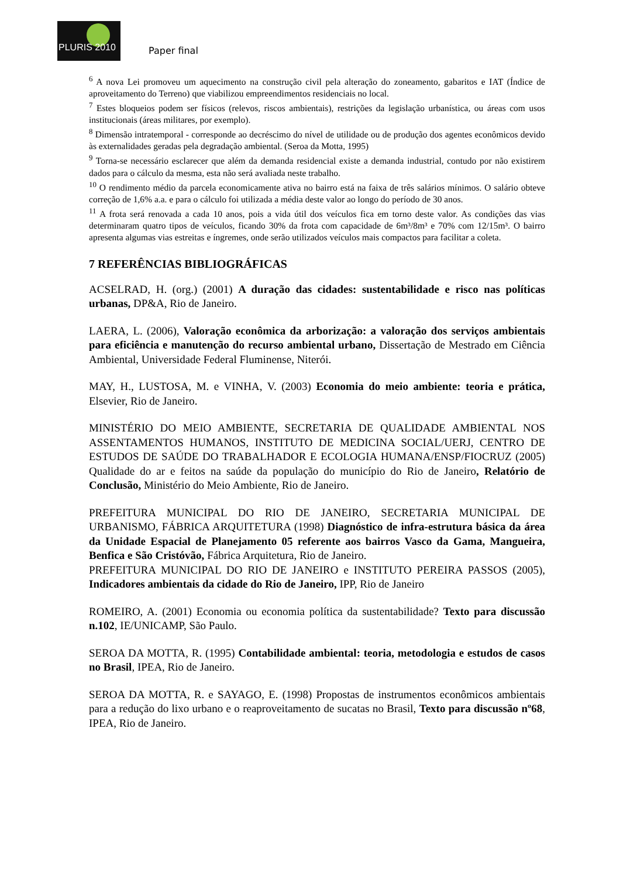PLURIS 2010
Paper final
<sup>6</sup> A nova Lei promoveu um aquecimento na construção civil pela alteração do zoneamento, gabaritos e IAT (Índice de aproveitamento do Terreno) que viabilizou empreendimentos residenciais no local.
<sup>7</sup> Estes bloqueios podem ser físicos (relevos, riscos ambientais), restrições da legislação urbanística, ou áreas com usos institucionais (áreas militares, por exemplo).
<sup>8</sup> Dimensão intratemporal - corresponde ao decréscimo do nível de utilidade ou de produção dos agentes econômicos devido às externalidades geradas pela degradação ambiental. (Seroa da Motta, 1995)
<sup>9</sup> Torna-se necessário esclarecer que além da demanda residencial existe a demanda industrial, contudo por não existirem dados para o cálculo da mesma, esta não será avaliada neste trabalho.
<sup>10</sup> O rendimento médio da parcela economicamente ativa no bairro está na faixa de três salários mínimos. O salário obteve correção de 1,6% a.a. e para o cálculo foi utilizada a média deste valor ao longo do período de 30 anos.
<sup>11</sup> A frota será renovada a cada 10 anos, pois a vida útil dos veículos fica em torno deste valor. As condições das vias determinaram quatro tipos de veículos, ficando 30% da frota com capacidade de 6m³/8m³ e 70% com 12/15m³. O bairro apresenta algumas vias estreitas e íngremes, onde serão utilizados veículos mais compactos para facilitar a coleta.
7 REFERÊNCIAS BIBLIOGRÁFICAS
ACSELRAD, H. (org.) (2001) A duração das cidades: sustentabilidade e risco nas políticas urbanas, DP&A, Rio de Janeiro.
LAERA, L. (2006), Valoração econômica da arborização: a valoração dos serviços ambientais para eficiência e manutenção do recurso ambiental urbano, Dissertação de Mestrado em Ciência Ambiental, Universidade Federal Fluminense, Niterói.
MAY, H., LUSTOSA, M. e VINHA, V. (2003) Economia do meio ambiente: teoria e prática, Elsevier, Rio de Janeiro.
MINISTÉRIO DO MEIO AMBIENTE, SECRETARIA DE QUALIDADE AMBIENTAL NOS ASSENTAMENTOS HUMANOS, INSTITUTO DE MEDICINA SOCIAL/UERJ, CENTRO DE ESTUDOS DE SAÚDE DO TRABALHADOR E ECOLOGIA HUMANA/ENSP/FIOCRUZ (2005) Qualidade do ar e feitos na saúde da população do município do Rio de Janeiro, Relatório de Conclusão, Ministério do Meio Ambiente, Rio de Janeiro.
PREFEITURA MUNICIPAL DO RIO DE JANEIRO, SECRETARIA MUNICIPAL DE URBANISMO, FÁBRICA ARQUITETURA (1998) Diagnóstico de infra-estrutura básica da área da Unidade Espacial de Planejamento 05 referente aos bairros Vasco da Gama, Mangueira, Benfica e São Cristóvão, Fábrica Arquitetura, Rio de Janeiro.
PREFEITURA MUNICIPAL DO RIO DE JANEIRO e INSTITUTO PEREIRA PASSOS (2005), Indicadores ambientais da cidade do Rio de Janeiro, IPP, Rio de Janeiro
ROMEIRO, A. (2001) Economia ou economia política da sustentabilidade? Texto para discussão n.102, IE/UNICAMP, São Paulo.
SEROA DA MOTTA, R. (1995) Contabilidade ambiental: teoria, metodologia e estudos de casos no Brasil, IPEA, Rio de Janeiro.
SEROA DA MOTTA, R. e SAYAGO, E. (1998) Propostas de instrumentos econômicos ambientais para a redução do lixo urbano e o reaproveitamento de sucatas no Brasil, Texto para discussão nº68, IPEA, Rio de Janeiro.